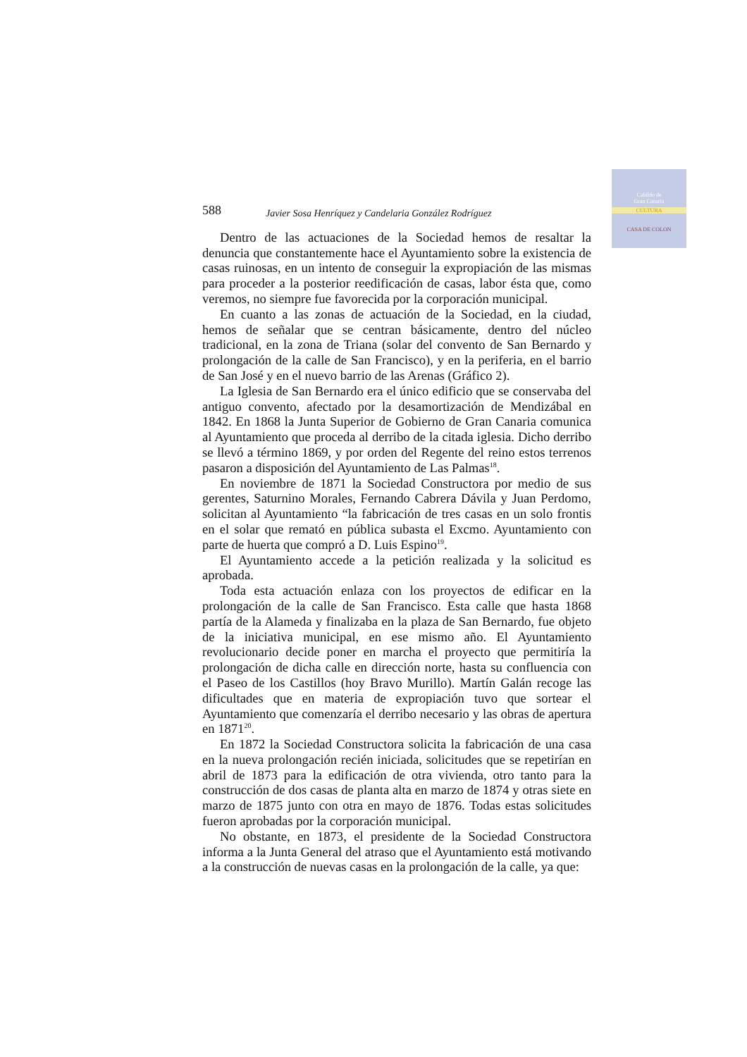Cabildo de
Gran Canaria
CULTURA
CASA DE COLON
588 Javier Sosa Henríquez y Candelaria González Rodríguez
Dentro de las actuaciones de la Sociedad hemos de resaltar la denuncia que constantemente hace el Ayuntamiento sobre la existencia de casas ruinosas, en un intento de conseguir la expropiación de las mismas para proceder a la posterior reedificación de casas, labor ésta que, como veremos, no siempre fue favorecida por la corporación municipal.
En cuanto a las zonas de actuación de la Sociedad, en la ciudad, hemos de señalar que se centran básicamente, dentro del núcleo tradicional, en la zona de Triana (solar del convento de San Bernardo y prolongación de la calle de San Francisco), y en la periferia, en el barrio de San José y en el nuevo barrio de las Arenas (Gráfico 2).
La Iglesia de San Bernardo era el único edificio que se conservaba del antiguo convento, afectado por la desamortización de Mendizábal en 1842. En 1868 la Junta Superior de Gobierno de Gran Canaria comunica al Ayuntamiento que proceda al derribo de la citada iglesia. Dicho derribo se llevó a término 1869, y por orden del Regente del reino estos terrenos pasaron a disposición del Ayuntamiento de Las Palmas<sup>18</sup>.
En noviembre de 1871 la Sociedad Constructora por medio de sus gerentes, Saturnino Morales, Fernando Cabrera Dávila y Juan Perdomo, solicitan al Ayuntamiento “la fabricación de tres casas en un solo frontis en el solar que remató en pública subasta el Excmo. Ayuntamiento con parte de huerta que compró a D. Luis Espino<sup>19</sup>.
El Ayuntamiento accede a la petición realizada y la solicitud es aprobada.
Toda esta actuación enlaza con los proyectos de edificar en la prolongación de la calle de San Francisco. Esta calle que hasta 1868 partía de la Alameda y finalizaba en la plaza de San Bernardo, fue objeto de la iniciativa municipal, en ese mismo año. El Ayuntamiento revolucionario decide poner en marcha el proyecto que permitiría la prolongación de dicha calle en dirección norte, hasta su confluencia con el Paseo de los Castillos (hoy Bravo Murillo). Martín Galán recoge las dificultades que en materia de expropiación tuvo que sortear el Ayuntamiento que comenzaría el derribo necesario y las obras de apertura en 1871<sup>20</sup>.
En 1872 la Sociedad Constructora solicita la fabricación de una casa en la nueva prolongación recién iniciada, solicitudes que se repetirían en abril de 1873 para la edificación de otra vivienda, otro tanto para la construcción de dos casas de planta alta en marzo de 1874 y otras siete en marzo de 1875 junto con otra en mayo de 1876. Todas estas solicitudes fueron aprobadas por la corporación municipal.
No obstante, en 1873, el presidente de la Sociedad Constructora informa a la Junta General del atraso que el Ayuntamiento está motivando a la construcción de nuevas casas en la prolongación de la calle, ya que: